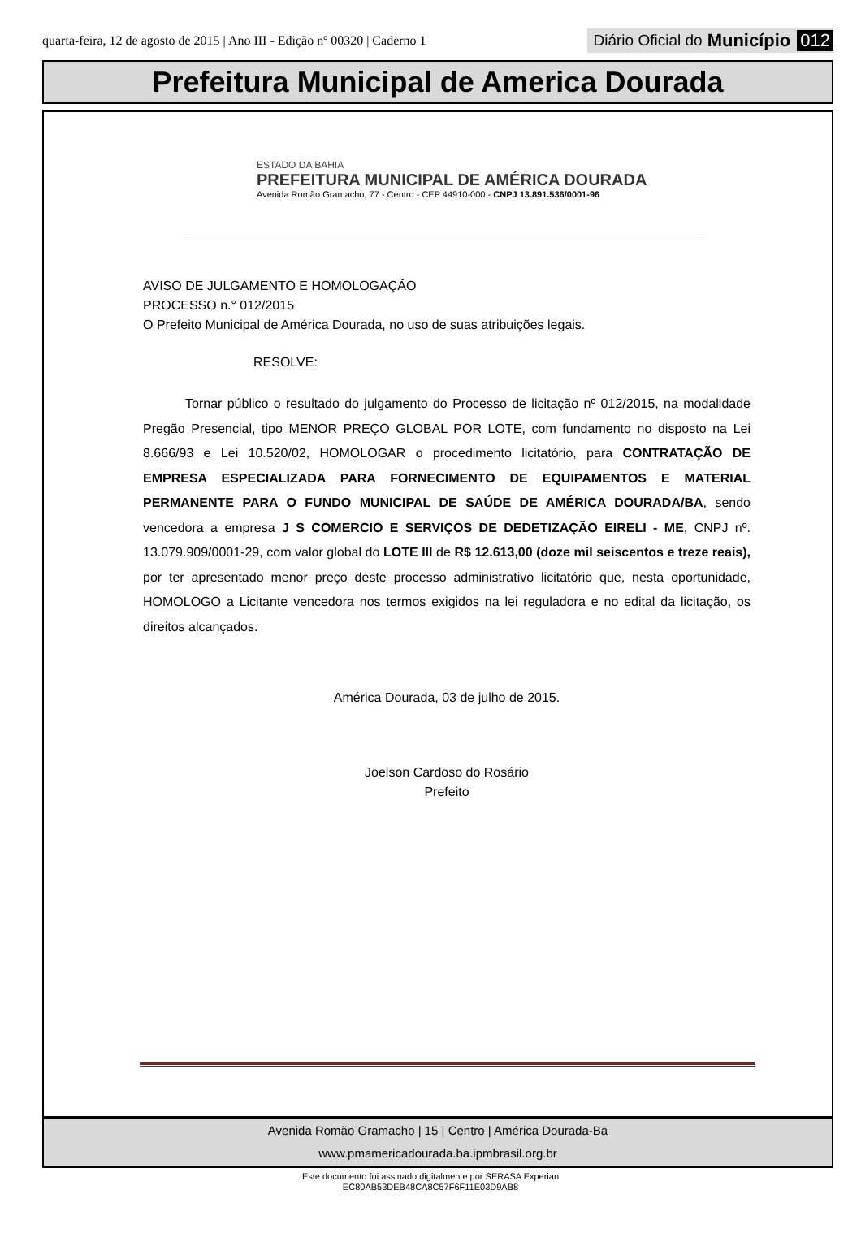quarta-feira, 12 de agosto de 2015 | Ano III - Edição nº 00320 | Caderno 1 Diário Oficial do Município 012
Prefeitura Municipal de America Dourada
ESTADO DA BAHIA
PREFEITURA MUNICIPAL DE AMÉRICA DOURADA
Avenida Romão Gramacho, 77 - Centro - CEP 44910-000 - CNPJ 13.891.536/0001-96
AVISO DE JULGAMENTO E HOMOLOGAÇÃO
PROCESSO n.° 012/2015
O Prefeito Municipal de América Dourada, no uso de suas atribuições legais.
RESOLVE:
Tornar público o resultado do julgamento do Processo de licitação nº 012/2015, na modalidade Pregão Presencial, tipo MENOR PREÇO GLOBAL POR LOTE, com fundamento no disposto na Lei 8.666/93 e Lei 10.520/02, HOMOLOGAR o procedimento licitatório, para CONTRATAÇÃO DE EMPRESA ESPECIALIZADA PARA FORNECIMENTO DE EQUIPAMENTOS E MATERIAL PERMANENTE PARA O FUNDO MUNICIPAL DE SAÚDE DE AMÉRICA DOURADA/BA, sendo vencedora a empresa J S COMERCIO E SERVIÇOS DE DEDETIZAÇÃO EIRELI - ME, CNPJ nº. 13.079.909/0001-29, com valor global do LOTE III de R$ 12.613,00 (doze mil seiscentos e treze reais), por ter apresentado menor preço deste processo administrativo licitatório que, nesta oportunidade, HOMOLOGO a Licitante vencedora nos termos exigidos na lei reguladora e no edital da licitação, os direitos alcançados.
América Dourada, 03 de julho de 2015.
Joelson Cardoso do Rosário
Prefeito
Avenida Romão Gramacho | 15 | Centro | América Dourada-Ba
www.pmamericadourada.ba.ipmbrasil.org.br
Este documento foi assinado digitalmente por SERASA Experian
EC80AB53DEB48CA8C57F6F11E03D9AB8